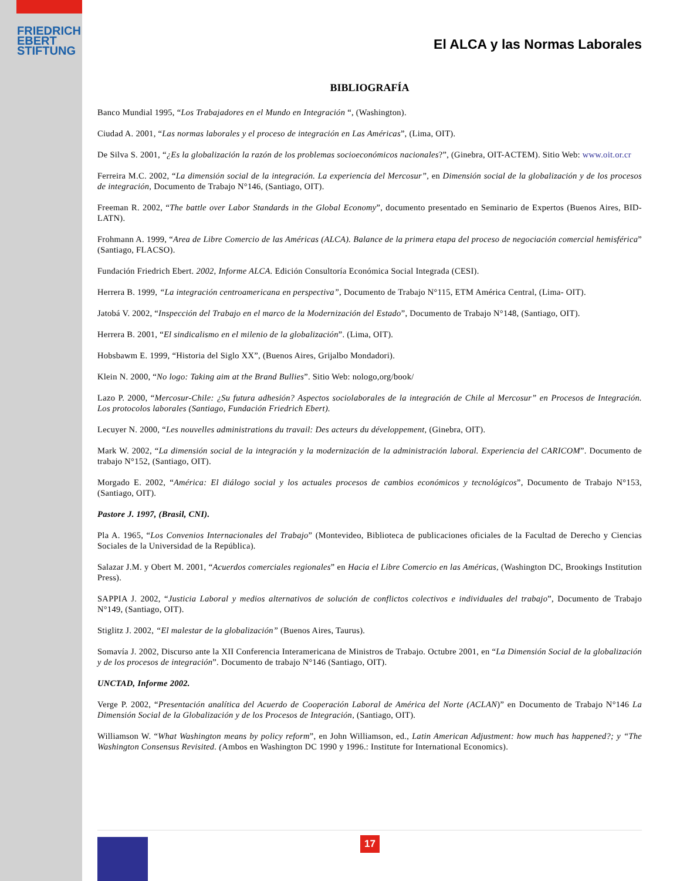FRIEDRICH
EBERT
STIFTUNG
El ALCA y las Normas Laborales
BIBLIOGRAFÍA
Banco Mundial 1995, “Los Trabajadores en el Mundo en Integración “, (Washington).
Ciudad A. 2001, “Las normas laborales y el proceso de integración en Las Américas”, (Lima, OIT).
De Silva S. 2001, “¿Es la globalización la razón de los problemas socioeconómicos nacionales?”, (Ginebra, OIT-ACTEM). Sitio Web: www.oit.or.cr
Ferreira M.C. 2002, “La dimensión social de la integración. La experiencia del Mercosur”, en Dimensión social de la globalización y de los procesos de integración, Documento de Trabajo N°146, (Santiago, OIT).
Freeman R. 2002, “The battle over Labor Standards in the Global Economy”, documento presentado en Seminario de Expertos (Buenos Aires, BID-LATN).
Frohmann A. 1999, “Area de Libre Comercio de las Américas (ALCA). Balance de la primera etapa del proceso de negociación comercial hemisférica” (Santiago, FLACSO).
Fundación Friedrich Ebert. 2002, Informe ALCA. Edición Consultoría Económica Social Integrada (CESI).
Herrera B. 1999, “La integración centroamericana en perspectiva”, Documento de Trabajo N°115, ETM América Central, (Lima- OIT).
Jatobá V. 2002, “Inspección del Trabajo en el marco de la Modernización del Estado”, Documento de Trabajo N°148, (Santiago, OIT).
Herrera B. 2001, “El sindicalismo en el milenio de la globalización”. (Lima, OIT).
Hobsbawm E. 1999, “Historia del Siglo XX”, (Buenos Aires, Grijalbo Mondadori).
Klein N. 2000, “No logo: Taking aim at the Brand Bullies”. Sitio Web: nologo,org/book/
Lazo P. 2000, “Mercosur-Chile: ¿Su futura adhesión? Aspectos sociolaborales de la integración de Chile al Mercosur” en Procesos de Integración. Los protocolos laborales (Santiago, Fundación Friedrich Ebert).
Lecuyer N. 2000, “Les nouvelles administrations du travail: Des acteurs du développement, (Ginebra, OIT).
Mark W. 2002, “La dimensión social de la integración y la modernización de la administración laboral. Experiencia del CARICOM”. Documento de trabajo N°152, (Santiago, OIT).
Morgado E. 2002, “América: El diálogo social y los actuales procesos de cambios económicos y tecnológicos”, Documento de Trabajo N°153, (Santiago, OIT).
Pastore J. 1997, (Brasil, CNI).
Pla A. 1965, “Los Convenios Internacionales del Trabajo” (Montevideo, Biblioteca de publicaciones oficiales de la Facultad de Derecho y Ciencias Sociales de la Universidad de la República).
Salazar J.M. y Obert M. 2001, “Acuerdos comerciales regionales” en Hacia el Libre Comercio en las Américas, (Washington DC, Brookings Institution Press).
SAPPIA J. 2002, “Justicia Laboral y medios alternativos de solución de conflictos colectivos e individuales del trabajo”, Documento de Trabajo N°149, (Santiago, OIT).
Stiglitz J. 2002, “El malestar de la globalización” (Buenos Aires, Taurus).
Somavía J. 2002, Discurso ante la XII Conferencia Interamericana de Ministros de Trabajo. Octubre 2001, en “La Dimensión Social de la globalización y de los procesos de integración”. Documento de trabajo N°146 (Santiago, OIT).
UNCTAD, Informe 2002.
Verge P. 2002, “Presentación analítica del Acuerdo de Cooperación Laboral de América del Norte (ACLAN)” en Documento de Trabajo N°146 La Dimensión Social de la Globalización y de los Procesos de Integración, (Santiago, OIT).
Williamson W. “What Washington means by policy reform”, en John Williamson, ed., Latin American Adjustment: how much has happened?; y “The Washington Consensus Revisited. (Ambos en Washington DC 1990 y 1996.: Institute for International Economics).
17